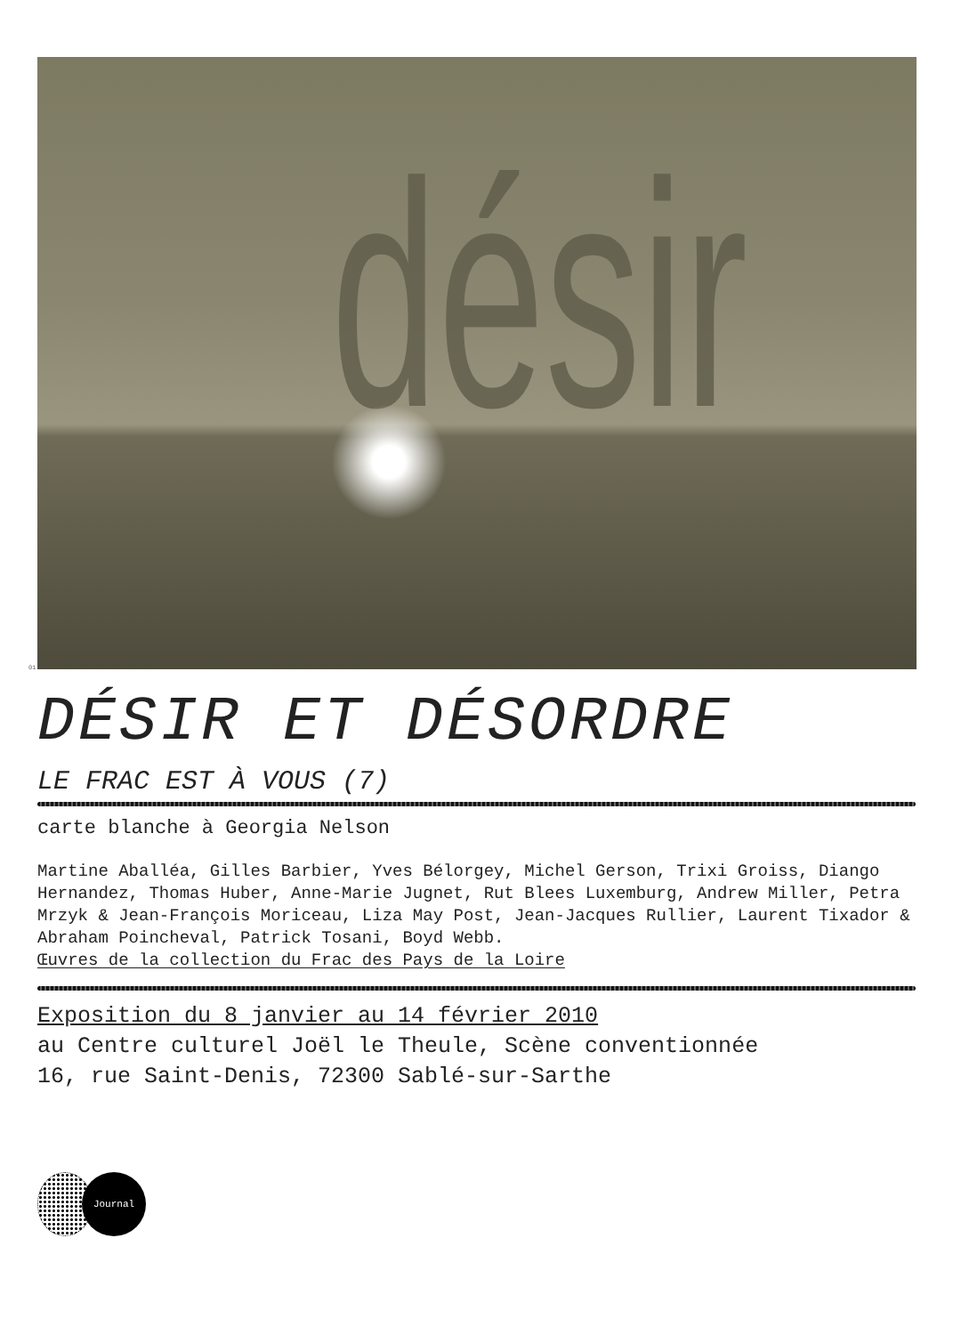désir
01
DÉSIR ET DÉSORDRE
LE FRAC EST À VOUS (7)
carte blanche à Georgia Nelson
Martine Aballéa, Gilles Barbier, Yves Bélorgey, Michel Gerson, Trixi Groiss, Diango Hernandez, Thomas Huber, Anne-Marie Jugnet, Rut Blees Luxemburg, Andrew Miller, Petra Mrzyk & Jean-François Moriceau, Liza May Post, Jean-Jacques Rullier, Laurent Tixador & Abraham Poincheval, Patrick Tosani, Boyd Webb.
Œuvres de la collection du Frac des Pays de la Loire
Exposition du 8 janvier au 14 février 2010
au Centre culturel Joël le Theule, Scène conventionnée
16, rue Saint-Denis, 72300 Sablé-sur-Sarthe
Journal